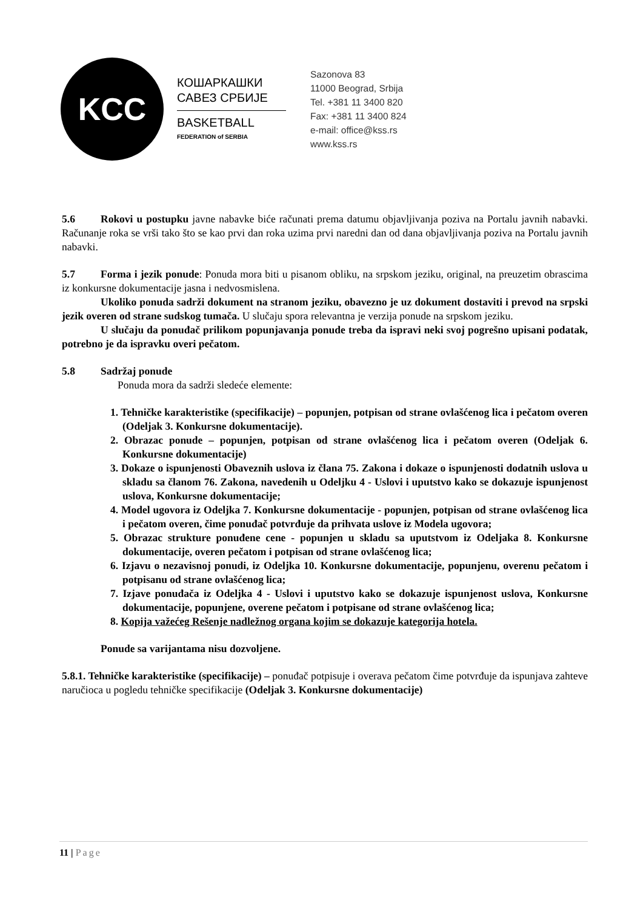KCC
КОШАРКАШКИ
САВЕЗ СРБИЈЕ
BASKETBALL
FEDERATION of SERBIA
Sazonova 83
11000 Beograd, Srbija
Tel. +381 11 3400 820
Fax: +381 11 3400 824
e-mail: office@kss.rs
www.kss.rs
5.6 Rokovi u postupku javne nabavke biće računati prema datumu objavljivanja poziva na Portalu javnih nabavki. Računanje roka se vrši tako što se kao prvi dan roka uzima prvi naredni dan od dana objavljivanja poziva na Portalu javnih nabavki.
5.7 Forma i jezik ponude: Ponuda mora biti u pisanom obliku, na srpskom jeziku, original, na preuzetim obrascima iz konkursne dokumentacije jasna i nedvosmislena.
Ukoliko ponuda sadrži dokument na stranom jeziku, obavezno je uz dokument dostaviti i prevod na srpski jezik overen od strane sudskog tumača. U slučaju spora relevantna je verzija ponude na srpskom jeziku.
U slučaju da ponuđač prilikom popunjavanja ponude treba da ispravi neki svoj pogrešno upisani podatak, potrebno je da ispravku overi pečatom.
5.8 Sadržaj ponude
Ponuda mora da sadrži sledeće elemente:
1. Tehničke karakteristike (specifikacije) – popunjen, potpisan od strane ovlašćenog lica i pečatom overen (Odeljak 3. Konkursne dokumentacije).
2. Obrazac ponude – popunjen, potpisan od strane ovlašćenog lica i pečatom overen (Odeljak 6. Konkursne dokumentacije)
3. Dokaze o ispunjenosti Obaveznih uslova iz člana 75. Zakona i dokaze o ispunjenosti dodatnih uslova u skladu sa članom 76. Zakona, navedenih u Odeljku 4 - Uslovi i uputstvo kako se dokazuje ispunjenost uslova, Konkursne dokumentacije;
4. Model ugovora iz Odeljka 7. Konkursne dokumentacije - popunjen, potpisan od strane ovlašćenog lica i pečatom overen, čime ponuđač potvrđuje da prihvata uslove iz Modela ugovora;
5. Obrazac strukture ponuđene cene - popunjen u skladu sa uputstvom iz Odeljaka 8. Konkursne dokumentacije, overen pečatom i potpisan od strane ovlašćenog lica;
6. Izjavu o nezavisnoj ponudi, iz Odeljka 10. Konkursne dokumentacije, popunjenu, overenu pečatom i potpisanu od strane ovlašćenog lica;
7. Izjave ponuđača iz Odeljka 4 - Uslovi i uputstvo kako se dokazuje ispunjenost uslova, Konkursne dokumentacije, popunjene, overene pečatom i potpisane od strane ovlašćenog lica;
8. Kopija važećeg Rešenje nadležnog organa kojim se dokazuje kategorija hotela.
Ponude sa varijantama nisu dozvoljene.
5.8.1. Tehničke karakteristike (specifikacije) – ponuđač potpisuje i overava pečatom čime potvrđuje da ispunjava zahteve naručioca u pogledu tehničke specifikacije (Odeljak 3. Konkursne dokumentacije)
11 | Page